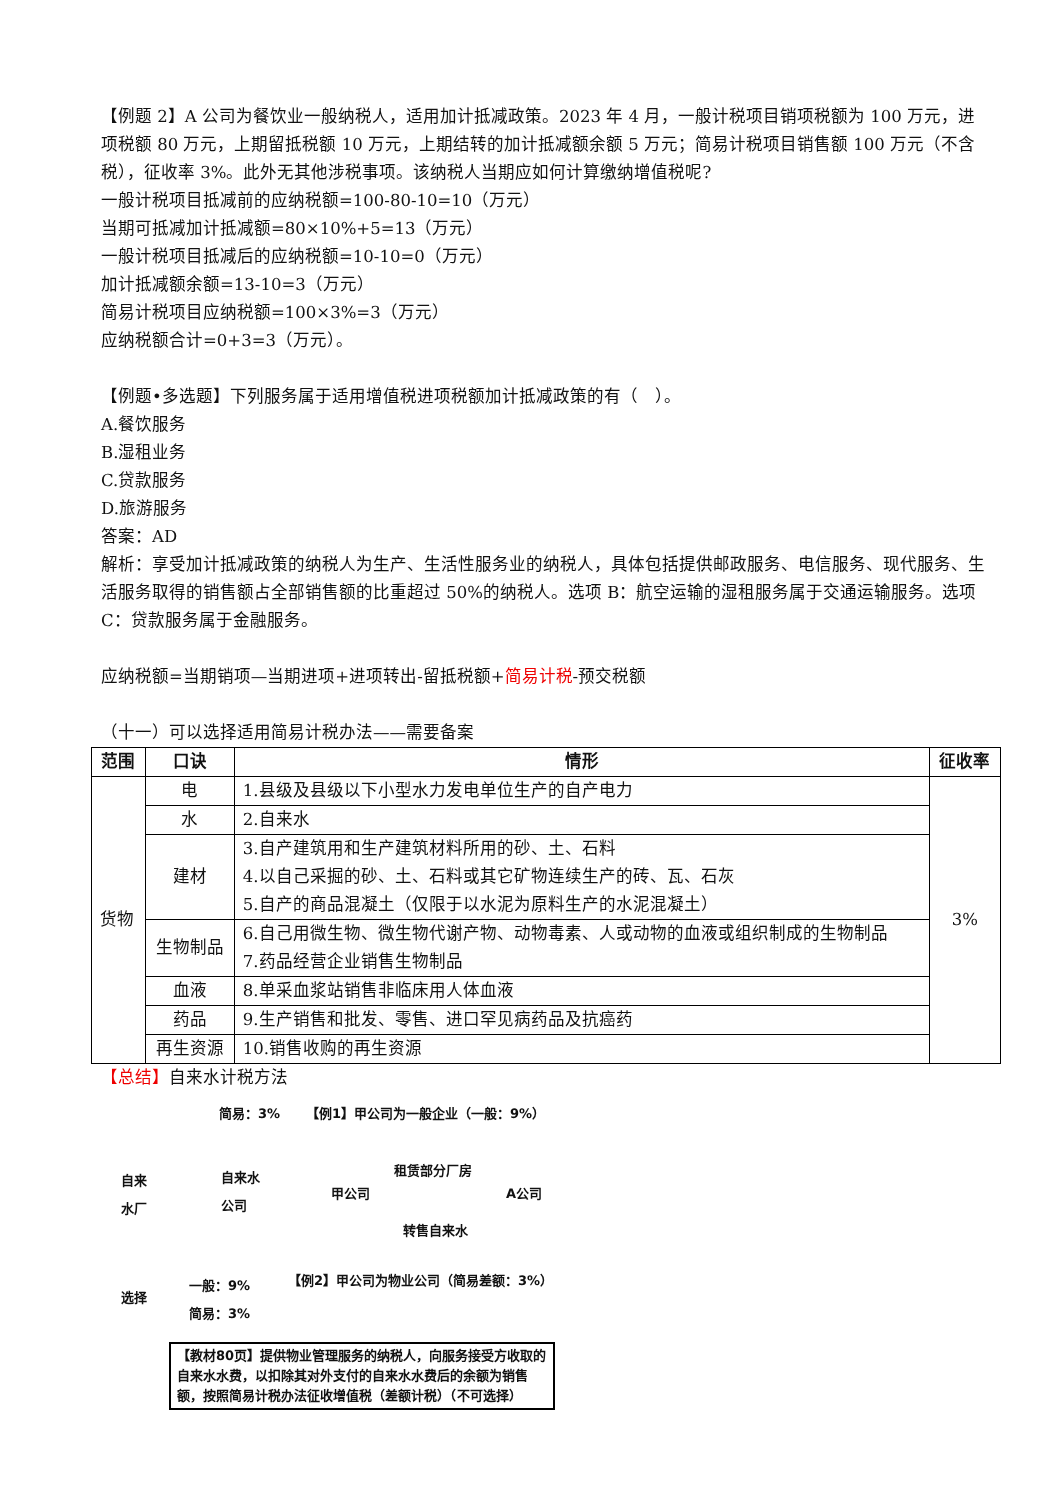【例题 2】A 公司为餐饮业一般纳税人，适用加计抵减政策。2023 年 4 月，一般计税项目销项税额为 100 万元，进项税额 80 万元，上期留抵税额 10 万元，上期结转的加计抵减额余额 5 万元；简易计税项目销售额 100 万元（不含税），征收率 3%。此外无其他涉税事项。该纳税人当期应如何计算缴纳增值税呢?
一般计税项目抵减前的应纳税额=100-80-10=10（万元）
当期可抵减加计抵减额=80×10%+5=13（万元）
一般计税项目抵减后的应纳税额=10-10=0（万元）
加计抵减额余额=13-10=3（万元）
简易计税项目应纳税额=100×3%=3（万元）
应纳税额合计=0+3=3（万元）。
【例题•多选题】下列服务属于适用增值税进项税额加计抵减政策的有（　）。
A.餐饮服务
B.湿租业务
C.贷款服务
D.旅游服务
答案：AD
解析：享受加计抵减政策的纳税人为生产、生活性服务业的纳税人，具体包括提供邮政服务、电信服务、现代服务、生活服务取得的销售额占全部销售额的比重超过 50%的纳税人。选项 B：航空运输的湿租服务属于交通运输服务。选项 C：贷款服务属于金融服务。
应纳税额=当期销项—当期进项+进项转出-留抵税额+简易计税-预交税额
（十一）可以选择适用简易计税办法——需要备案
| 范围 | 口诀 | 情形 | 征收率 |
| --- | --- | --- | --- |
| 货物 | 电 | 1.县级及县级以下小型水力发电单位生产的自产电力 | 3% |
| | 水 | 2.自来水 | |
| | 建材 | 3.自产建筑用和生产建筑材料所用的砂、土、石料 4.以自己采掘的砂、土、石料或其它矿物连续生产的砖、瓦、石灰 5.自产的商品混凝土（仅限于以水泥为原料生产的水泥混凝土） | |
| | 生物制品 | 6.自己用微生物、微生物代谢产物、动物毒素、人或动物的血液或组织制成的生物制品 7.药品经营企业销售生物制品 | |
| | 血液 | 8.单采血浆站销售非临床用人体血液 | |
| | 药品 | 9.生产销售和批发、零售、进口罕见病药品及抗癌药 | |
| | 再生资源 | 10.销售收购的再生资源 | |
【总结】自来水计税方法
简易：3% 【例1】甲公司为一般企业（一般：9%）
自来
水厂
自来水
公司
甲公司
租赁部分厂房
A公司
转售自来水
【例2】甲公司为物业公司（简易差额：3%）
选择
一般：9%
简易：3%
【教材80页】提供物业管理服务的纳税人，向服务接受方收取的自来水水费，以扣除其对外支付的自来水水费后的余额为销售额，按照简易计税办法征收增值税（差额计税）（不可选择）